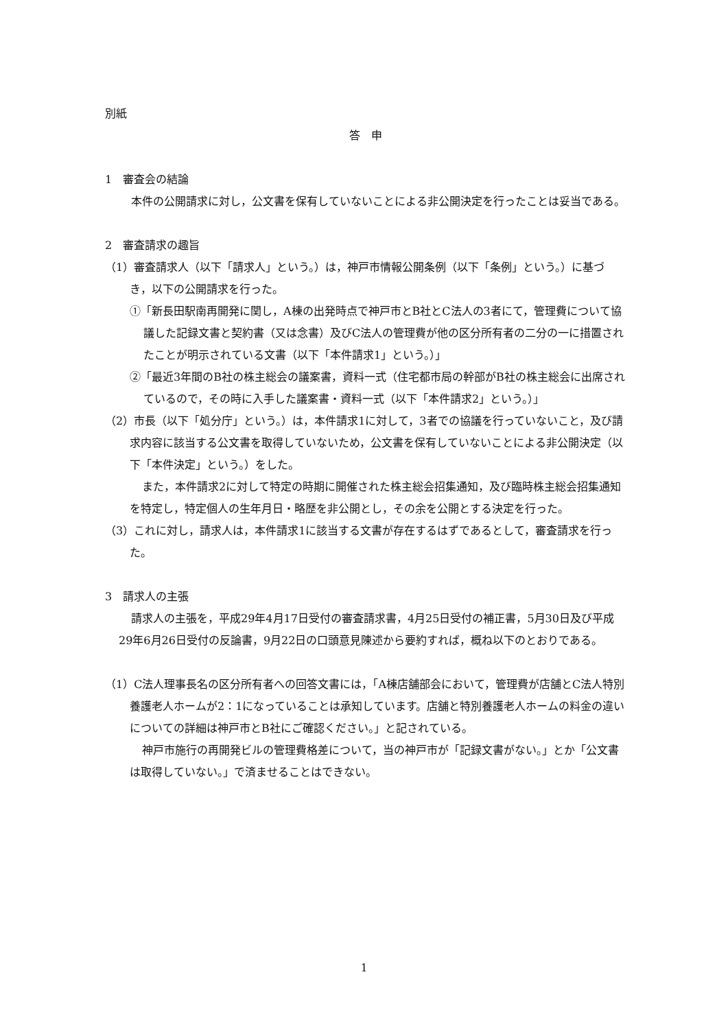別紙
答　申
1　審査会の結論
本件の公開請求に対し，公文書を保有していないことによる非公開決定を行ったことは妥当である。
2　審査請求の趣旨
（1）審査請求人（以下「請求人」という。）は，神戸市情報公開条例（以下「条例」という。）に基づき，以下の公開請求を行った。
①「新長田駅南再開発に関し，A棟の出発時点で神戸市とB社とC法人の3者にて，管理費について協議した記録文書と契約書（又は念書）及びC法人の管理費が他の区分所有者の二分の一に措置されたことが明示されている文書（以下「本件請求1」という。）」
②「最近3年間のB社の株主総会の議案書，資料一式（住宅都市局の幹部がB社の株主総会に出席されているので，その時に入手した議案書・資料一式（以下「本件請求2」という。）」
（2）市長（以下「処分庁」という。）は，本件請求1に対して，3者での協議を行っていないこと，及び請求内容に該当する公文書を取得していないため，公文書を保有していないことによる非公開決定（以下「本件決定」という。）をした。
また，本件請求2に対して特定の時期に開催された株主総会招集通知，及び臨時株主総会招集通知を特定し，特定個人の生年月日・略歴を非公開とし，その余を公開とする決定を行った。
（3）これに対し，請求人は，本件請求1に該当する文書が存在するはずであるとして，審査請求を行った。
3　請求人の主張
請求人の主張を，平成29年4月17日受付の審査請求書，4月25日受付の補正書，5月30日及び平成29年6月26日受付の反論書，9月22日の口頭意見陳述から要約すれば，概ね以下のとおりである。
（1）C法人理事長名の区分所有者への回答文書には，「A棟店舗部会において，管理費が店舗とC法人特別養護老人ホームが2：1になっていることは承知しています。店舗と特別養護老人ホームの料金の違いについての詳細は神戸市とB社にご確認ください。」と記されている。
神戸市施行の再開発ビルの管理費格差について，当の神戸市が「記録文書がない。」とか「公文書は取得していない。」で済ませることはできない。
1